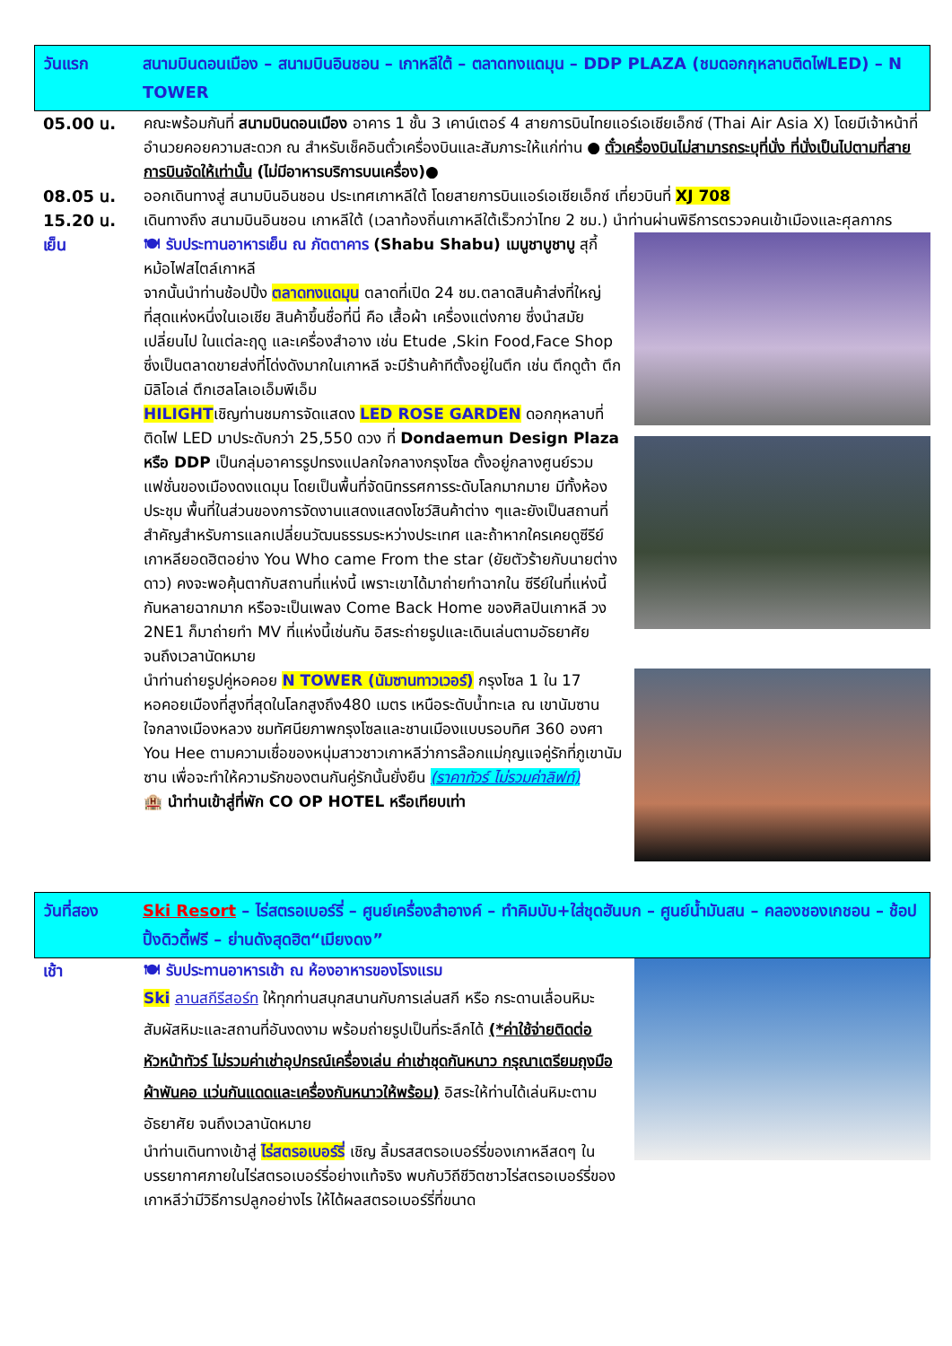วันแรก สนามบินดอนเมือง – สนามบินอินชอน – เกาหลีใต้ – ตลาดทงแดมุน – DDP PLAZA (ชมดอกกุหลาบติดไฟLED) – N TOWER
05.00 น. คณะพร้อมกันที่ สนามบินดอนเมือง อาคาร 1 ชั้น 3 เคาน์เตอร์ 4 สายการบินไทยแอร์เอเชียเอ็กซ์ (Thai Air Asia X) โดยมีเจ้าหน้าที่อำนวยคอยความสะดวก ณ สำหรับเช็คอินตั๋วเครื่องบินและสัมภาระให้แก่ท่าน ● ตั๋วเครื่องบินไม่สามารถระบุที่นั่ง ที่นั่งเป็นไปตามที่สายการบินจัดให้เท่านั้น (ไม่มีอาหารบริการบนเครื่อง)●
08.05 น. ออกเดินทางสู่ สนามบินอินชอน ประเทศเกาหลีใต้ โดยสายการบินแอร์เอเชียเอ็กซ์ เที่ยวบินที่ XJ 708
15.20 น. เดินทางถึง สนามบินอินชอน เกาหลีใต้ (เวลาท้องถิ่นเกาหลีใต้เร็วกว่าไทย 2 ชม.) นำท่านผ่านพิธีการตรวจคนเข้าเมืองและศุลกากร
เย็น 🍽 รับประทานอาหารเย็น ณ ภัตตาคาร (Shabu Shabu) เมนูชาบูชาบู สุกี้หม้อไฟสไตล์เกาหลี
จากนั้นนำท่านช้อปปิ้ง ตลาดทงแดมุน ตลาดที่เปิด 24 ชม.ตลาดสินค้าส่งที่ใหญ่ที่สุดแห่งหนึ่งในเอเชีย สินค้าขึ้นชื่อที่นี่ คือ เสื้อผ้า เครื่องแต่งกาย ซึ่งนำสมัยเปลี่ยนไป ในแต่ละฤดู และเครื่องสำอาง เช่น Etude ,Skin Food,Face Shop ซึ่งเป็นตลาดขายส่งที่โด่งดังมากในเกาหลี จะมีร้านค้าทีตั้งอยู่ในตึก เช่น ตึกดูต้า ตึกมิลิโอเล่ ตึกเฮลโลเอเอ็มพีเอ็ม
HILIGHTเชิญท่านชมการจัดแสดง LED ROSE GARDEN ดอกกุหลาบที่ติดไฟ LED มาประดับกว่า 25,550 ดวง ที่ Dondaemun Design Plaza หรือ DDP เป็นกลุ่มอาคารรูปทรงแปลกใจกลางกรุงโซล ตั้งอยู่กลางศูนย์รวมแฟชั่นของเมืองดงแดมุน โดยเป็นพื้นที่จัดนิทรรศการระดับโลกมากมาย มีทั้งห้องประชุม พื้นที่ในส่วนของการจัดงานแสดงแสดงโชว์สินค้าต่าง ๆและยังเป็นสถานที่สำคัญสำหรับการแลกเปลี่ยนวัฒนธรรมระหว่างประเทศ และถ้าหากใครเคยดูซีรีย์เกาหลียอดฮิตอย่าง You Who came From the star (ยัยตัวร้ายกับนายต่างดาว) คงจะพอคุ้นตากับสถานที่แห่งนี้ เพราะเขาได้มาถ่ายทำฉากใน ซีรีย์ในที่แห่งนี้กันหลายฉากมาก หรือจะเป็นเพลง Come Back Home ของศิลปินเกาหลี วง 2NE1 ก็มาถ่ายทำ MV ที่แห่งนี้เช่นกัน อิสระถ่ายรูปและเดินเล่นตามอัธยาศัยจนถึงเวลานัดหมาย
นำท่านถ่ายรูปคู่หอคอย N TOWER (นัมซานทาวเวอร์) กรุงโซล 1 ใน 17 หอคอยเมืองที่สูงที่สุดในโลกสูงถึง480 เมตร เหนือระดับน้ำทะเล ณ เขานัมซานใจกลางเมืองหลวง ชมทัศนียภาพกรุงโซลและชานเมืองแบบรอบทิศ 360 องศา You Hee ตามความเชื่อของหนุ่มสาวชาวเกาหลีว่าการล๊อกแม่กุญแจคู่รักที่ภูเขานัมซาน เพื่อจะทำให้ความรักของตนกันคู่รักนั้นยั่งยืน (ราคาทัวร์ ไม่รวมค่าลิฟท์)
🏨 นำท่านเข้าสู่ที่พัก CO OP HOTEL หรือเทียบเท่า
วันที่สอง Ski Resort – ไร่สตรอเบอร์รี่ – ศูนย์เครื่องสำอางค์ – ทำคิมบับ+ใส่ชุดฮันบก – ศูนย์น้ำมันสน – คลองชองเกชอน – ช้อปปิ้งดิวตี้ฟรี – ย่านดังสุดฮิต“เมียงดง”
เช้า 🍽 รับประทานอาหารเช้า ณ ห้องอาหารของโรงแรม
Ski ลานสกีรีสอร์ท ให้ทุกท่านสนุกสนานกับการเล่นสกี หรือ กระดานเลื่อนหิมะ สัมผัสหิมะและสถานที่อันงดงาม พร้อมถ่ายรูปเป็นที่ระลึกได้ (*ค่าใช้จ่ายติดต่อหัวหน้าทัวร์ ไม่รวมค่าเช่าอุปกรณ์เครื่องเล่น ค่าเช่าชุดกันหนาว กรุณาเตรียมถุงมือ ผ้าพันคอ แว่นกันแดดและเครื่องกันหนาวให้พร้อม) อิสระให้ท่านได้เล่นหิมะตามอัธยาศัย จนถึงเวลานัดหมาย
นำท่านเดินทางเข้าสู่ ไร่สตรอเบอร์รี่ เชิญ ลิ้มรสสตรอเบอร์รี่ของเกาหลีสดๆ ในบรรยากาศภายในไร่สตรอเบอร์รี่อย่างแท้จริง พบกับวิถีชีวิตชาวไร่สตรอเบอร์รี่ของเกาหลีว่ามีวิธีการปลูกอย่างไร ให้ได้ผลสตรอเบอร์รี่ที่ขนาด